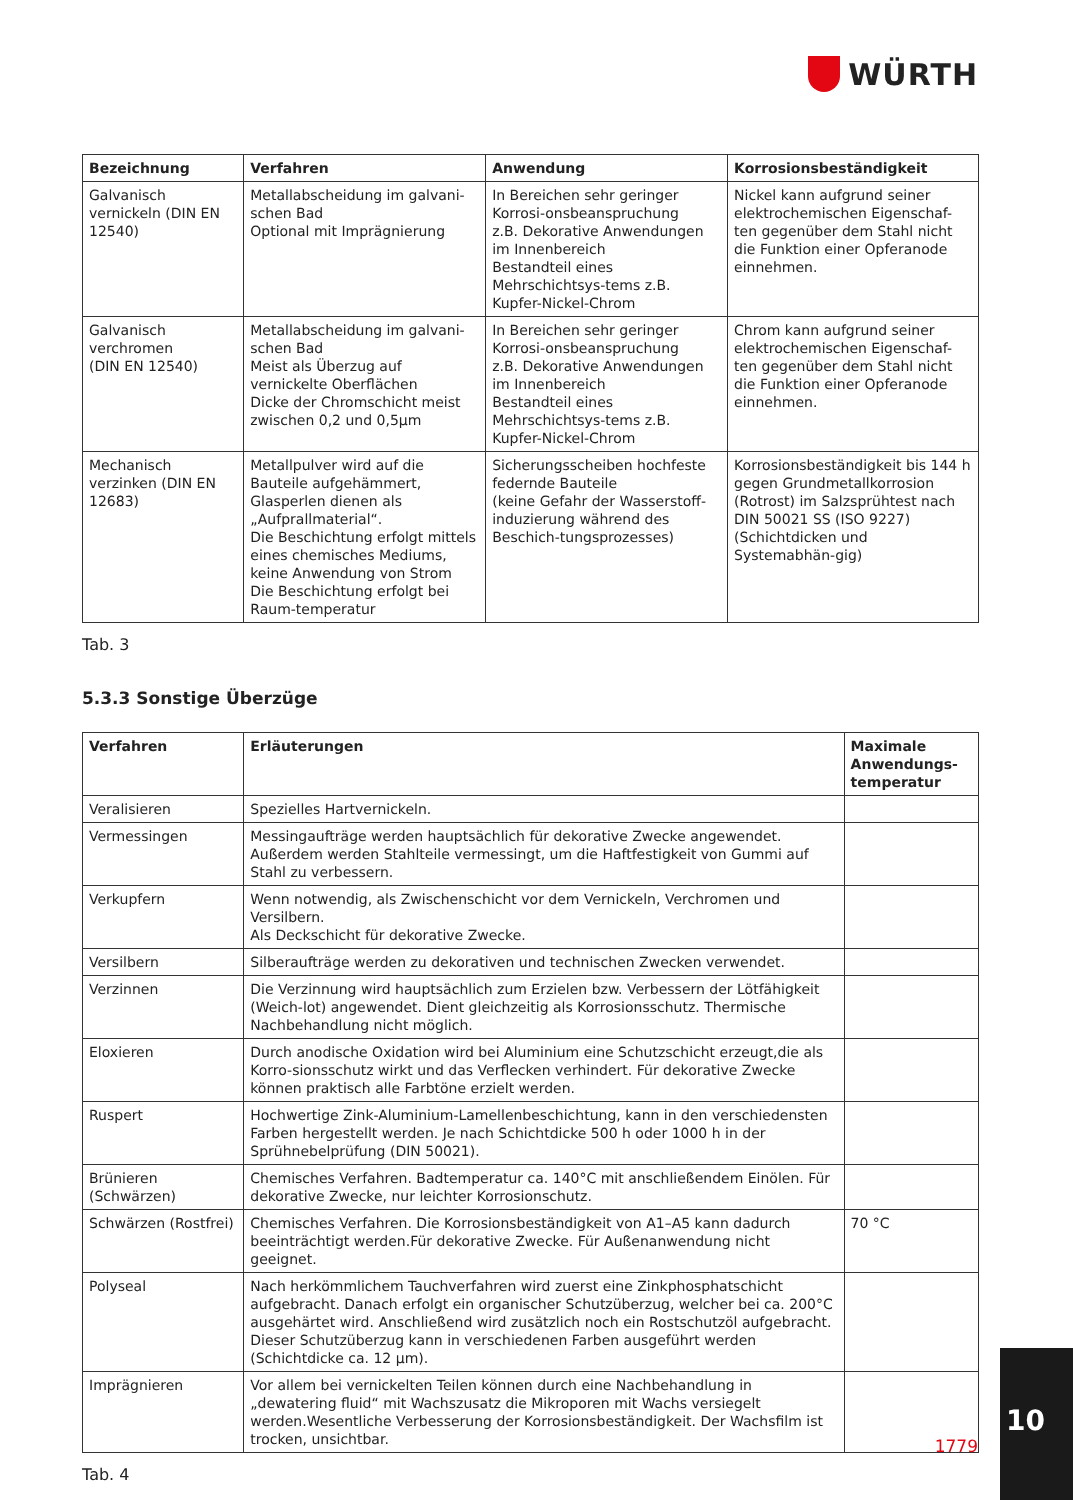WÜRTH
| Bezeichnung | Verfahren | Anwendung | Korrosionsbeständigkeit |
| --- | --- | --- | --- |
| Galvanisch vernickeln (DIN EN 12540) | Metallabscheidung im galvani-schen Bad Optional mit Imprägnierung | In Bereichen sehr geringer Korrosi-onsbeanspruchung z.B. Dekorative Anwendungen im Innenbereich Bestandteil eines Mehrschichtsys-tems z.B. Kupfer-Nickel-Chrom | Nickel kann aufgrund seiner elektrochemischen Eigenschaf-ten gegenüber dem Stahl nicht die Funktion einer Opferanode einnehmen. |
| Galvanisch verchromen (DIN EN 12540) | Metallabscheidung im galvani-schen Bad Meist als Überzug auf vernickelte Oberflächen Dicke der Chromschicht meist zwischen 0,2 und 0,5µm | In Bereichen sehr geringer Korrosi-onsbeanspruchung z.B. Dekorative Anwendungen im Innenbereich Bestandteil eines Mehrschichtsys-tems z.B. Kupfer-Nickel-Chrom | Chrom kann aufgrund seiner elektrochemischen Eigenschaf-ten gegenüber dem Stahl nicht die Funktion einer Opferanode einnehmen. |
| Mechanisch verzinken (DIN EN 12683) | Metallpulver wird auf die Bauteile aufgehämmert, Glasperlen dienen als „Aufprallmaterial“. Die Beschichtung erfolgt mittels eines chemisches Mediums, keine Anwendung von Strom Die Beschichtung erfolgt bei Raum-temperatur | Sicherungsscheiben hochfeste federnde Bauteile (keine Gefahr der Wasserstoff-induzierung während des Beschich-tungsprozesses) | Korrosionsbeständigkeit bis 144 h gegen Grundmetallkorrosion (Rotrost) im Salzsprühtest nach DIN 50021 SS (ISO 9227) (Schichtdicken und Systemabhän-gig) |
Tab. 3
5.3.3 Sonstige Überzüge
| Verfahren | Erläuterungen | Maximale Anwendungs-temperatur |
| --- | --- | --- |
| Veralisieren | Spezielles Hartvernickeln. | |
| Vermessingen | Messingaufträge werden hauptsächlich für dekorative Zwecke angewendet. Außerdem werden Stahlteile vermessingt, um die Haftfestigkeit von Gummi auf Stahl zu verbessern. | |
| Verkupfern | Wenn notwendig, als Zwischenschicht vor dem Vernickeln, Verchromen und Versilbern. Als Deckschicht für dekorative Zwecke. | |
| Versilbern | Silberaufträge werden zu dekorativen und technischen Zwecken verwendet. | |
| Verzinnen | Die Verzinnung wird hauptsächlich zum Erzielen bzw. Verbessern der Lötfähigkeit (Weich-lot) angewendet. Dient gleichzeitig als Korrosionsschutz. Thermische Nachbehandlung nicht möglich. | |
| Eloxieren | Durch anodische Oxidation wird bei Aluminium eine Schutzschicht erzeugt,die als Korro-sionsschutz wirkt und das Verflecken verhindert. Für dekorative Zwecke können praktisch alle Farbtöne erzielt werden. | |
| Ruspert | Hochwertige Zink-Aluminium-Lamellenbeschichtung, kann in den verschiedensten Farben hergestellt werden. Je nach Schichtdicke 500 h oder 1000 h in der Sprühnebelprüfung (DIN 50021). | |
| Brünieren (Schwärzen) | Chemisches Verfahren. Badtemperatur ca. 140°C mit anschließendem Einölen. Für dekorative Zwecke, nur leichter Korrosionschutz. | |
| Schwärzen (Rostfrei) | Chemisches Verfahren. Die Korrosionsbeständigkeit von A1–A5 kann dadurch beeinträchtigt werden.Für dekorative Zwecke. Für Außenanwendung nicht geeignet. | 70 °C |
| Polyseal | Nach herkömmlichem Tauchverfahren wird zuerst eine Zinkphosphatschicht aufgebracht. Danach erfolgt ein organischer Schutzüberzug, welcher bei ca. 200°C ausgehärtet wird. Anschließend wird zusätzlich noch ein Rostschutzöl aufgebracht. Dieser Schutzüberzug kann in verschiedenen Farben ausgeführt werden (Schichtdicke ca. 12 µm). | |
| Imprägnieren | Vor allem bei vernickelten Teilen können durch eine Nachbehandlung in „dewatering fluid“ mit Wachszusatz die Mikroporen mit Wachs versiegelt werden.Wesentliche Verbesserung der Korrosionsbeständigkeit. Der Wachsfilm ist trocken, unsichtbar. | |
Tab. 4
1779
10